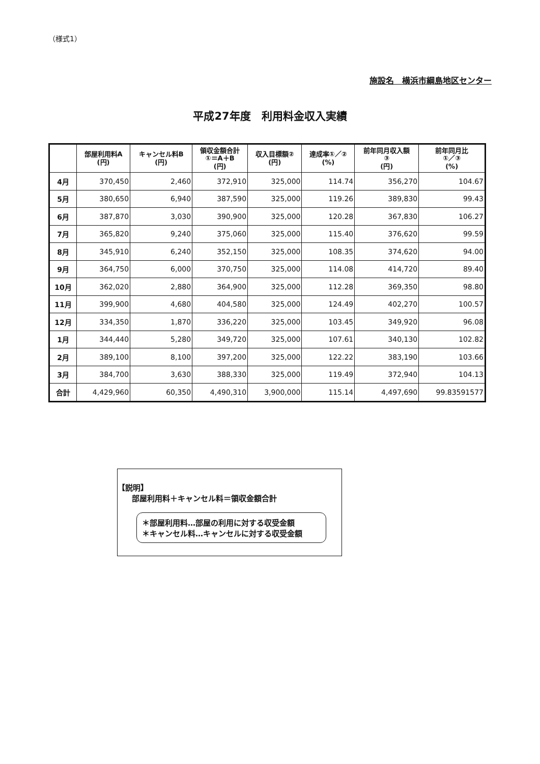（様式1）
施設名　横浜市綱島地区センター
平成27年度　利用料金収入実績
| | 部屋利用料A (円) | キャンセル料B (円) | 領収金額合計 ①＝A＋B (円) | 収入目標額② (円) | 達成率①／② (%) | 前年同月収入額 ③ (円) | 前年同月比 ①／③ (%) |
| --- | --- | --- | --- | --- | --- | --- | --- |
| 4月 | 370,450 | 2,460 | 372,910 | 325,000 | 114.74 | 356,270 | 104.67 |
| 5月 | 380,650 | 6,940 | 387,590 | 325,000 | 119.26 | 389,830 | 99.43 |
| 6月 | 387,870 | 3,030 | 390,900 | 325,000 | 120.28 | 367,830 | 106.27 |
| 7月 | 365,820 | 9,240 | 375,060 | 325,000 | 115.40 | 376,620 | 99.59 |
| 8月 | 345,910 | 6,240 | 352,150 | 325,000 | 108.35 | 374,620 | 94.00 |
| 9月 | 364,750 | 6,000 | 370,750 | 325,000 | 114.08 | 414,720 | 89.40 |
| 10月 | 362,020 | 2,880 | 364,900 | 325,000 | 112.28 | 369,350 | 98.80 |
| 11月 | 399,900 | 4,680 | 404,580 | 325,000 | 124.49 | 402,270 | 100.57 |
| 12月 | 334,350 | 1,870 | 336,220 | 325,000 | 103.45 | 349,920 | 96.08 |
| 1月 | 344,440 | 5,280 | 349,720 | 325,000 | 107.61 | 340,130 | 102.82 |
| 2月 | 389,100 | 8,100 | 397,200 | 325,000 | 122.22 | 383,190 | 103.66 |
| 3月 | 384,700 | 3,630 | 388,330 | 325,000 | 119.49 | 372,940 | 104.13 |
| 合計 | 4,429,960 | 60,350 | 4,490,310 | 3,900,000 | 115.14 | 4,497,690 | 99.83591577 |
【説明】
部屋利用料＋キャンセル料＝領収金額合計
＊部屋利用料…部屋の利用に対する収受金額
＊キャンセル料…キャンセルに対する収受金額